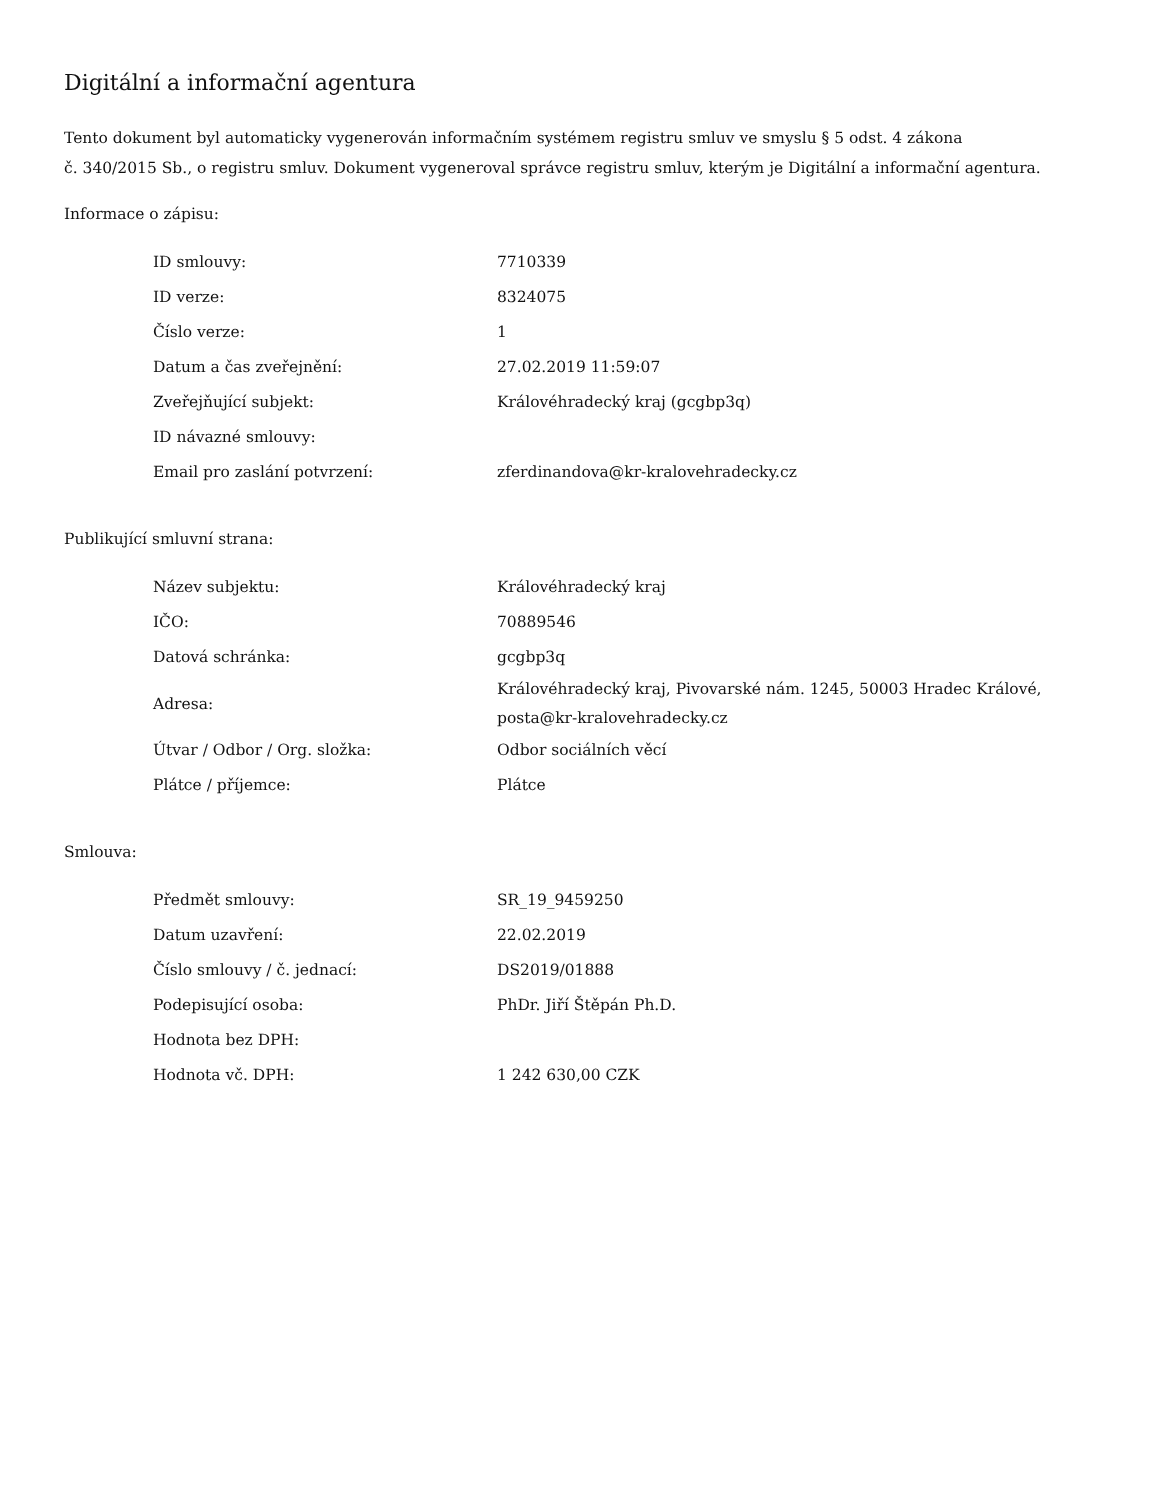Digitální a informační agentura
Tento dokument byl automaticky vygenerován informačním systémem registru smluv ve smyslu § 5 odst. 4 zákona
č. 340/2015 Sb., o registru smluv. Dokument vygeneroval správce registru smluv, kterým je Digitální a informační agentura.
Informace o zápisu:
| ID smlouvy: | 7710339 |
| ID verze: | 8324075 |
| Číslo verze: | 1 |
| Datum a čas zveřejnění: | 27.02.2019 11:59:07 |
| Zveřejňující subjekt: | Královéhradecký kraj (gcgbp3q) |
| ID návazné smlouvy: | |
| Email pro zaslání potvrzení: | zferdinandova@kr-kralovehradecky.cz |
Publikující smluvní strana:
| Název subjektu: | Královéhradecký kraj |
| IČO: | 70889546 |
| Datová schránka: | gcgbp3q |
| Adresa: | Královéhradecký kraj, Pivovarské nám. 1245, 50003 Hradec Králové, posta@kr-kralovehradecky.cz |
| Útvar / Odbor / Org. složka: | Odbor sociálních věcí |
| Plátce / příjemce: | Plátce |
Smlouva:
| Předmět smlouvy: | SR_19_9459250 |
| Datum uzavření: | 22.02.2019 |
| Číslo smlouvy / č. jednací: | DS2019/01888 |
| Podepisující osoba: | PhDr. Jiří Štěpán Ph.D. |
| Hodnota bez DPH: | |
| Hodnota vč. DPH: | 1 242 630,00 CZK |